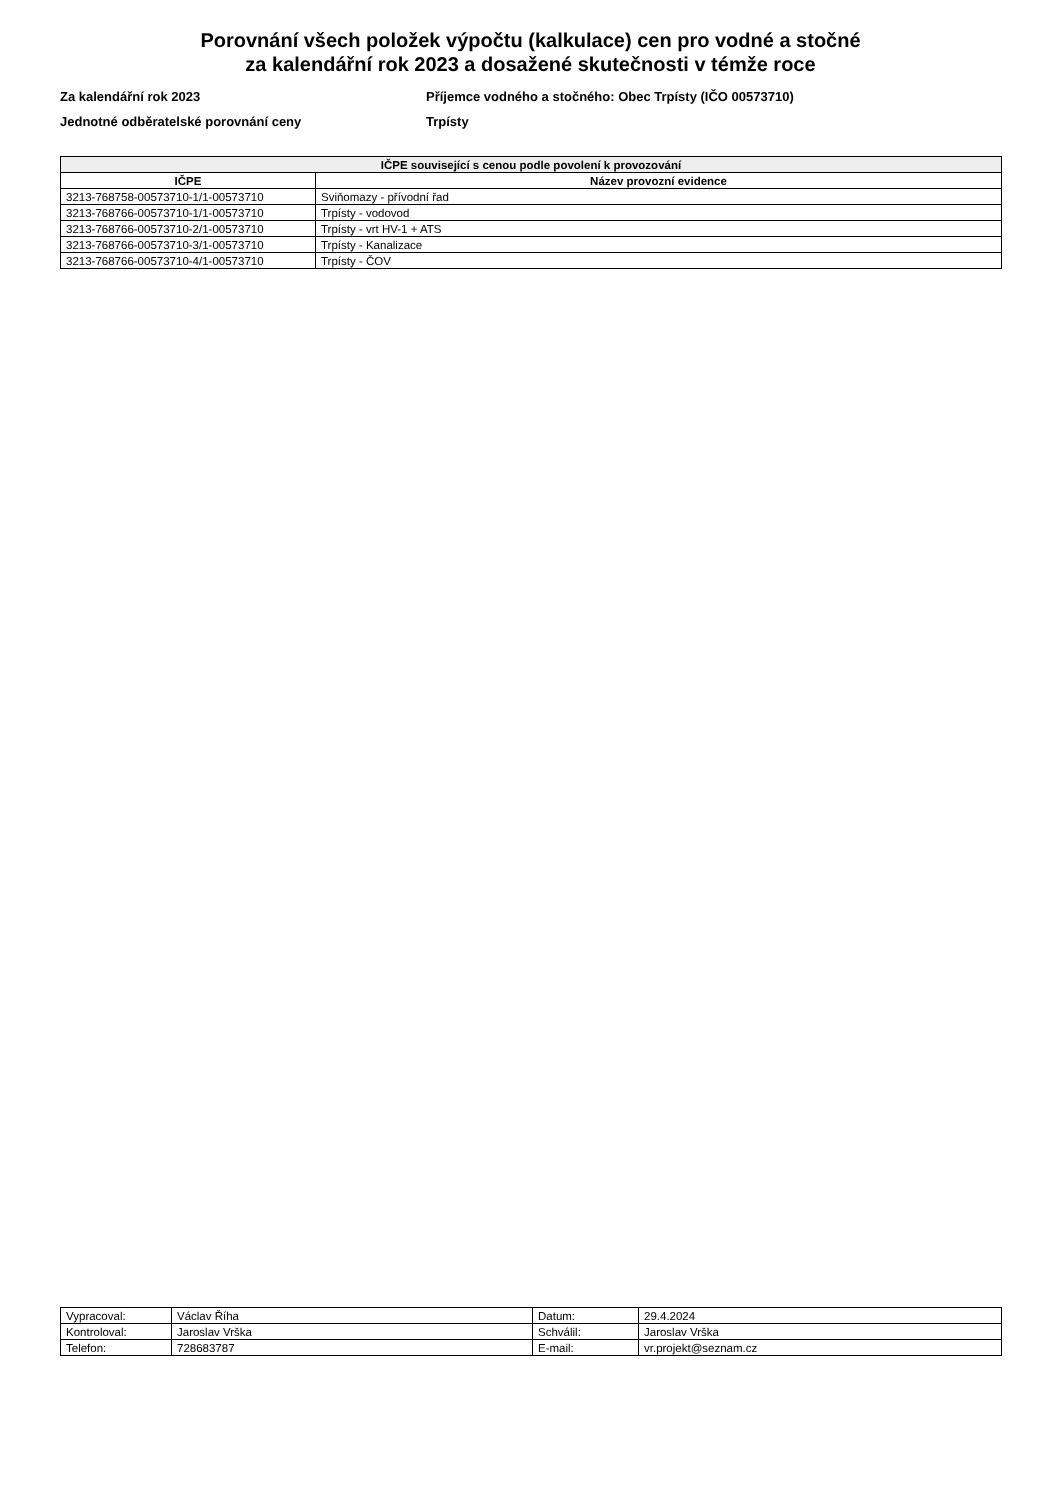Porovnání všech položek výpočtu (kalkulace) cen pro vodné a stočné
za kalendářní rok 2023 a dosažené skutečnosti v témže roce
Za kalendářní rok 2023
Jednotné odběratelské porovnání ceny
Příjemce vodného a stočného: Obec Trpísty (IČO 00573710)
Trpísty
| IČPE související s cenou podle povolení k provozování | |
| --- | --- |
| IČPE | Název provozní evidence |
| 3213-768758-00573710-1/1-00573710 | Sviňomazy - přívodní řad |
| 3213-768766-00573710-1/1-00573710 | Trpísty - vodovod |
| 3213-768766-00573710-2/1-00573710 | Trpísty - vrt HV-1 + ATS |
| 3213-768766-00573710-3/1-00573710 | Trpísty - Kanalizace |
| 3213-768766-00573710-4/1-00573710 | Trpísty - ČOV |
| Vypracoval: | Václav Říha | Datum: | 29.4.2024 |
| Kontroloval: | Jaroslav Vrška | Schválil: | Jaroslav Vrška |
| Telefon: | 728683787 | E-mail: | vr.projekt@seznam.cz |